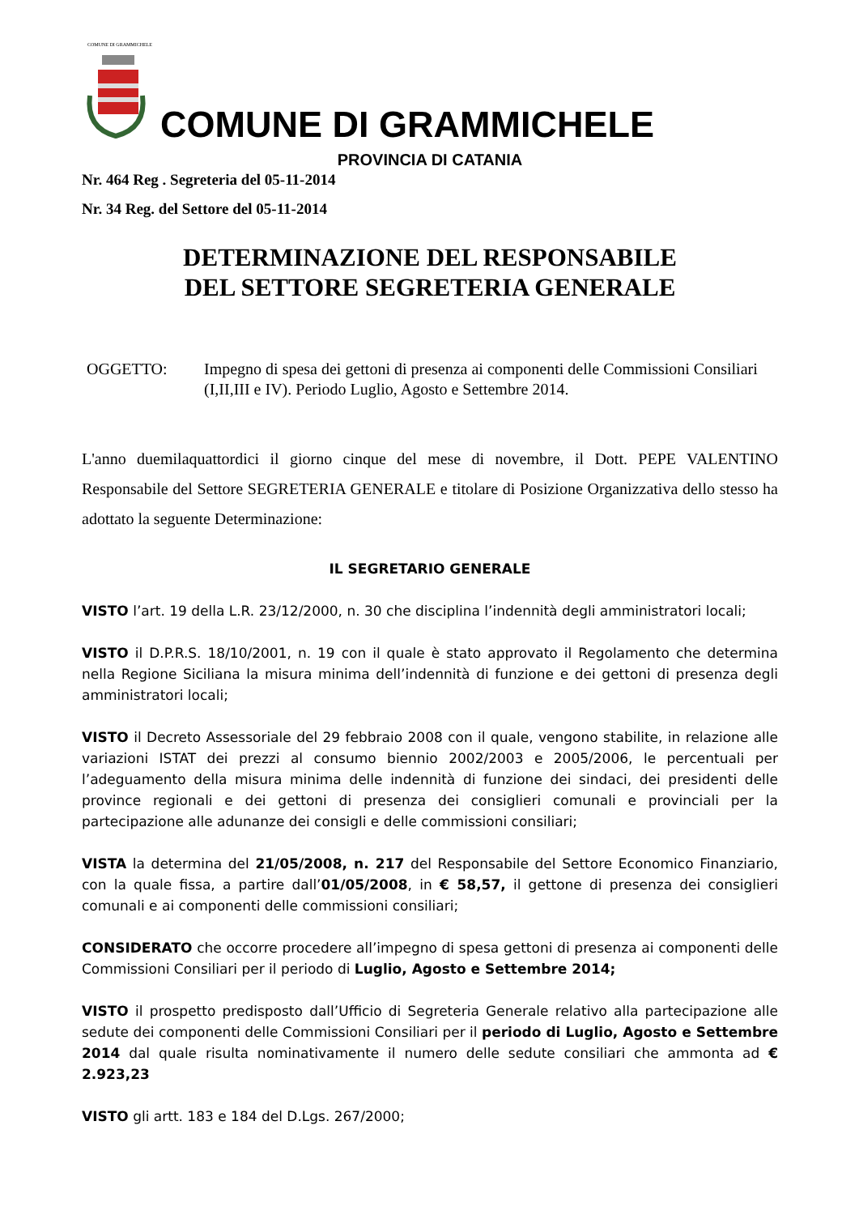COMUNE DI GRAMMICHELE
COMUNE DI GRAMMICHELE
PROVINCIA DI CATANIA
Nr. 464 Reg . Segreteria del 05-11-2014
Nr. 34 Reg. del Settore del 05-11-2014
DETERMINAZIONE DEL RESPONSABILE
DEL SETTORE SEGRETERIA GENERALE
OGGETTO: Impegno di spesa dei gettoni di presenza ai componenti delle Commissioni Consiliari (I,II,III e IV). Periodo Luglio, Agosto e Settembre 2014.
L'anno duemilaquattordici il giorno cinque del mese di novembre, il Dott. PEPE VALENTINO Responsabile del Settore SEGRETERIA GENERALE e titolare di Posizione Organizzativa dello stesso ha adottato la seguente Determinazione:
IL SEGRETARIO GENERALE
VISTO l’art. 19 della L.R. 23/12/2000, n. 30 che disciplina l’indennità degli amministratori locali;
VISTO il D.P.R.S. 18/10/2001, n. 19 con il quale è stato approvato il Regolamento che determina nella Regione Siciliana la misura minima dell’indennità di funzione e dei gettoni di presenza degli amministratori locali;
VISTO il Decreto Assessoriale del 29 febbraio 2008 con il quale, vengono stabilite, in relazione alle variazioni ISTAT dei prezzi al consumo biennio 2002/2003 e 2005/2006, le percentuali per l’adeguamento della misura minima delle indennità di funzione dei sindaci, dei presidenti delle province regionali e dei gettoni di presenza dei consiglieri comunali e provinciali per la partecipazione alle adunanze dei consigli e delle commissioni consiliari;
VISTA la determina del 21/05/2008, n. 217 del Responsabile del Settore Economico Finanziario, con la quale fissa, a partire dall’01/05/2008, in € 58,57, il gettone di presenza dei consiglieri comunali e ai componenti delle commissioni consiliari;
CONSIDERATO che occorre procedere all’impegno di spesa gettoni di presenza ai componenti delle Commissioni Consiliari per il periodo di Luglio, Agosto e Settembre 2014;
VISTO il prospetto predisposto dall’Ufficio di Segreteria Generale relativo alla partecipazione alle sedute dei componenti delle Commissioni Consiliari per il periodo di Luglio, Agosto e Settembre 2014 dal quale risulta nominativamente il numero delle sedute consiliari che ammonta ad € 2.923,23
VISTO gli artt. 183 e 184 del D.Lgs. 267/2000;